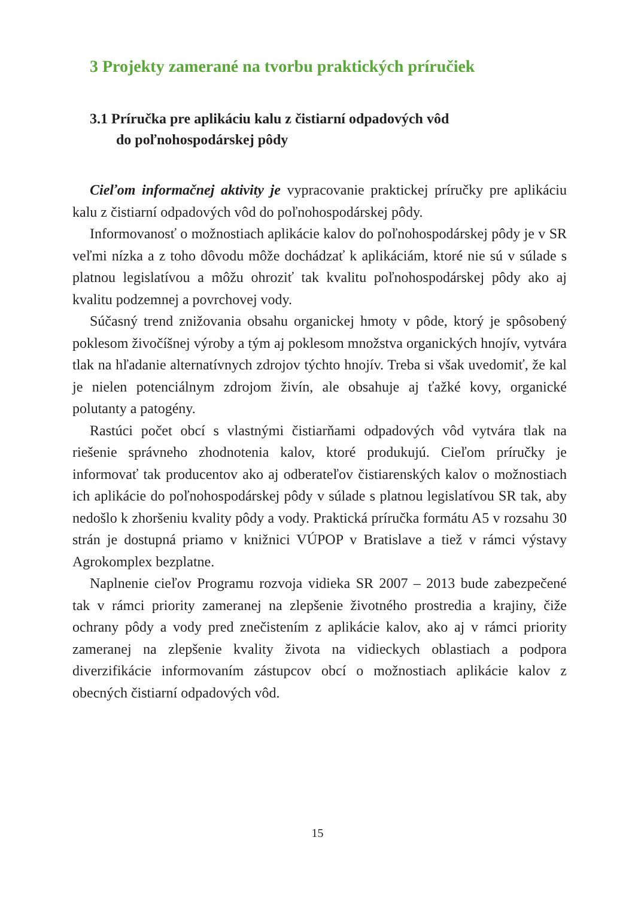3 Projekty zamerané na tvorbu praktických príručiek
3.1 Príručka pre aplikáciu kalu z čistiarní odpadových vôd
do poľnohospodárskej pôdy
Cieľom informačnej aktivity je vypracovanie praktickej príručky pre aplikáciu kalu z čistiarní odpadových vôd do poľnohospodárskej pôdy.
Informovanosť o možnostiach aplikácie kalov do poľnohospodárskej pôdy je v SR veľmi nízka a z toho dôvodu môže dochádzať k aplikáciám, ktoré nie sú v súlade s platnou legislatívou a môžu ohroziť tak kvalitu poľnohospodárskej pôdy ako aj kvalitu podzemnej a povrchovej vody.
Súčasný trend znižovania obsahu organickej hmoty v pôde, ktorý je spôsobený poklesom živočíšnej výroby a tým aj poklesom množstva organických hnojív, vytvára tlak na hľadanie alternatívnych zdrojov týchto hnojív. Treba si však uvedomiť, že kal je nielen potenciálnym zdrojom živín, ale obsahuje aj ťažké kovy, organické polutanty a patogény.
Rastúci počet obcí s vlastnými čistiarňami odpadových vôd vytvára tlak na riešenie správneho zhodnotenia kalov, ktoré produkujú. Cieľom príručky je informovať tak producentov ako aj odberateľov čistiarenských kalov o možnostiach ich aplikácie do poľnohospodárskej pôdy v súlade s platnou legislatívou SR tak, aby nedošlo k zhoršeniu kvality pôdy a vody. Praktická príručka formátu A5 v rozsahu 30 strán je dostupná priamo v knižnici VÚPOP v Bratislave a tiež v rámci výstavy Agrokomplex bezplatne.
Naplnenie cieľov Programu rozvoja vidieka SR 2007 – 2013 bude zabezpečené tak v rámci priority zameranej na zlepšenie životného prostredia a krajiny, čiže ochrany pôdy a vody pred znečistením z aplikácie kalov, ako aj v rámci priority zameranej na zlepšenie kvality života na vidieckych oblastiach a podpora diverzifikácie informovaním zástupcov obcí o možnostiach aplikácie kalov z obecných čistiarní odpadových vôd.
15